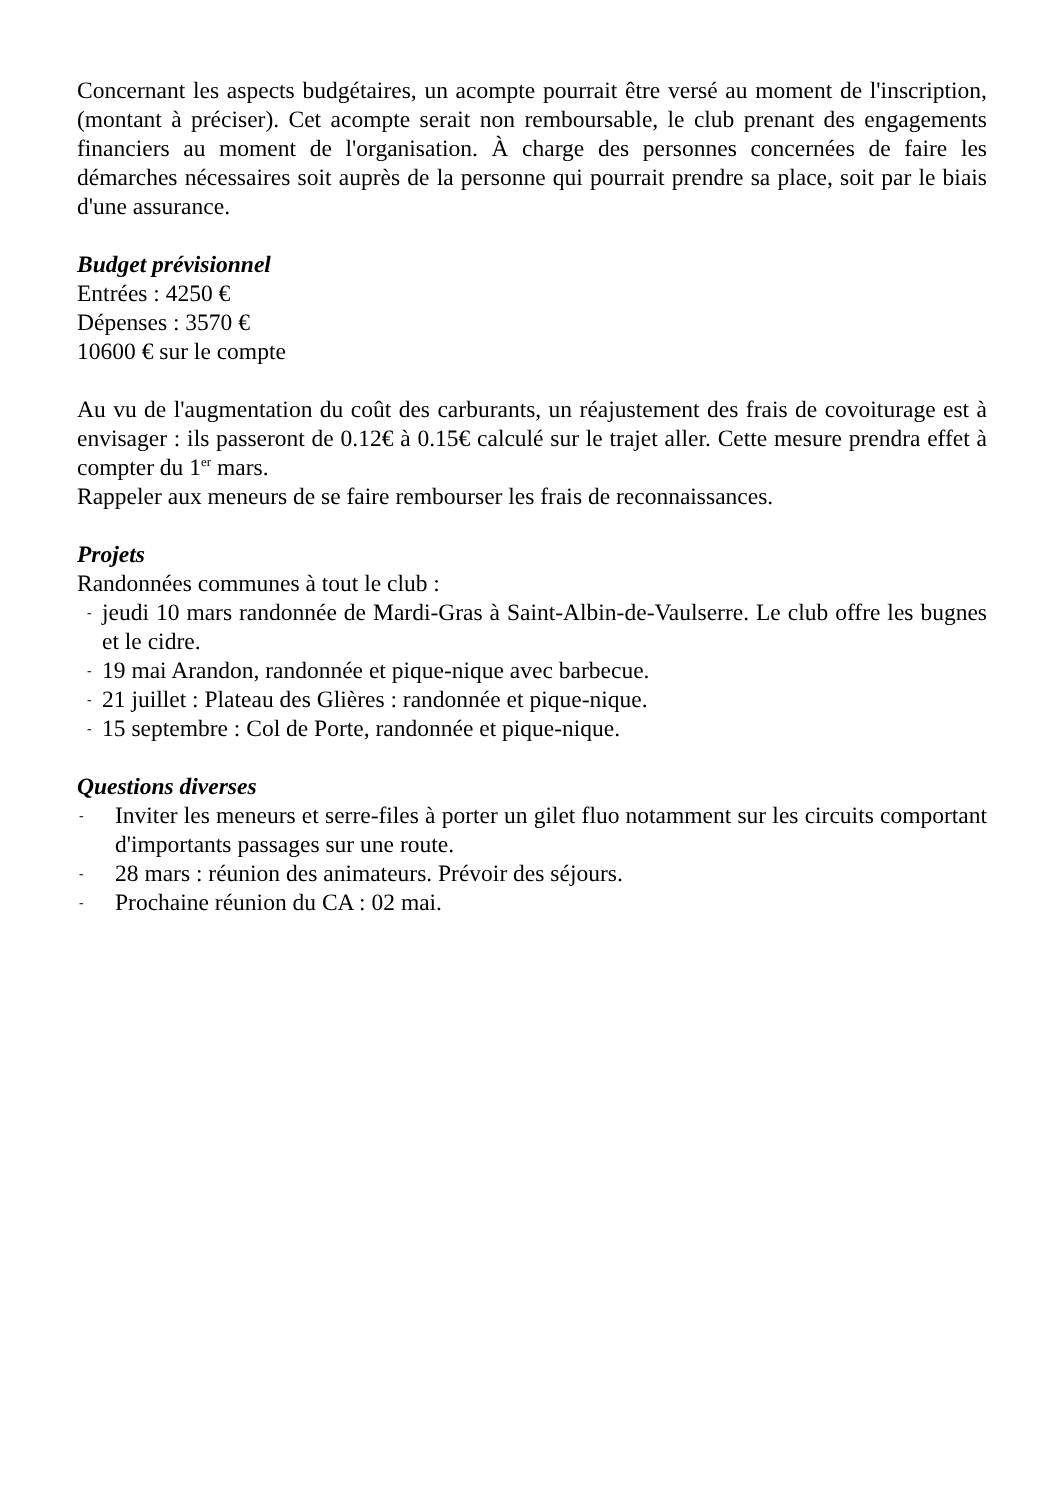Concernant les aspects budgétaires, un acompte pourrait être versé au moment de l'inscription, (montant à préciser). Cet acompte serait non remboursable, le club prenant des engagements financiers au moment de l'organisation. À charge des personnes concernées de faire les démarches nécessaires soit auprès de la personne qui pourrait prendre sa place, soit par le biais d'une assurance.
Budget prévisionnel
Entrées : 4250 €
Dépenses : 3570 €
10600 € sur le compte
Au vu de l'augmentation du coût des carburants, un réajustement des frais de covoiturage est à envisager : ils passeront de 0.12€ à 0.15€ calculé sur le trajet aller. Cette mesure prendra effet à compter du 1<sup>er</sup> mars.
Rappeler aux meneurs de se faire rembourser les frais de reconnaissances.
Projets
Randonnées communes à tout le club :
- jeudi 10 mars randonnée de Mardi-Gras à Saint-Albin-de-Vaulserre. Le club offre les bugnes et le cidre.
- 19 mai Arandon, randonnée et pique-nique avec barbecue.
- 21 juillet : Plateau des Glières : randonnée et pique-nique.
- 15 septembre : Col de Porte, randonnée et pique-nique.
Questions diverses
- Inviter les meneurs et serre-files à porter un gilet fluo notamment sur les circuits comportant d'importants passages sur une route.
- 28 mars : réunion des animateurs. Prévoir des séjours.
- Prochaine réunion du CA : 02 mai.